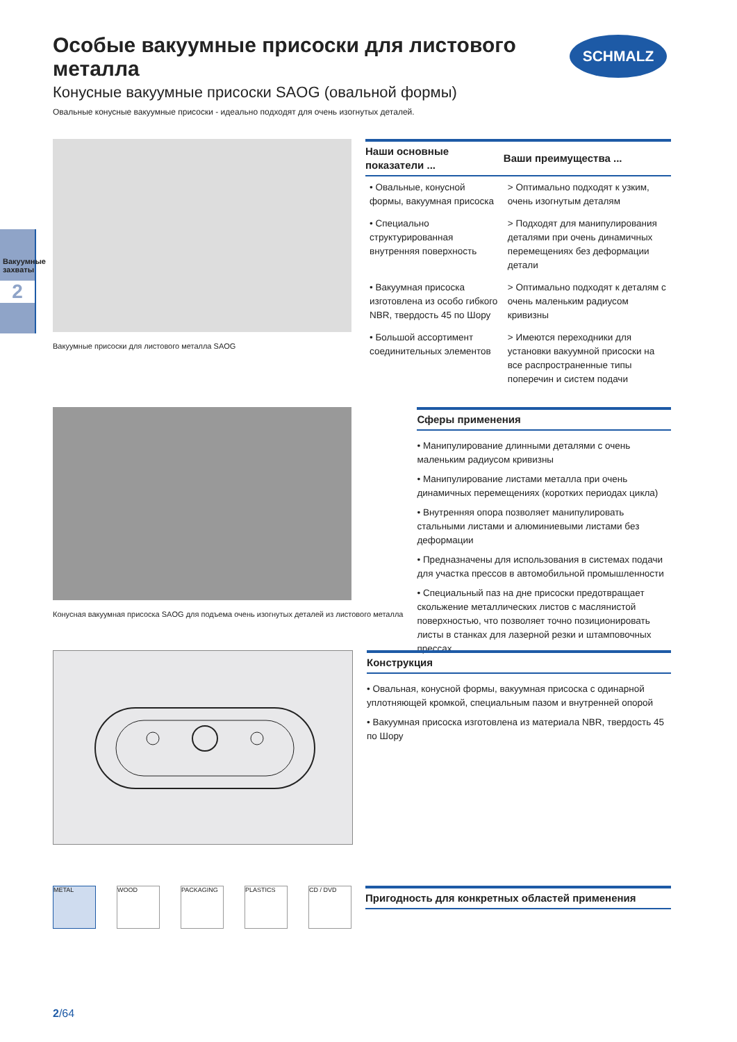Особые вакуумные присоски для листового металла
Конусные вакуумные присоски SAOG (овальной формы)
Овальные конусные вакуумные присоски - идеально подходят для очень изогнутых деталей.
SCHMALZ
Вакуумные захваты
2
Вакуумные присоски для листового металла SAOG
| Наши основные показатели ... | Ваши преимущества ... |
| --- | --- |
| • Овальные, конусной формы, вакуумная присоска | > Оптимально подходят к узким, очень изогнутым деталям |
| • Специально структурированная внутренняя поверхность | > Подходят для манипулирования деталями при очень динамичных перемещениях без деформации детали |
| • Вакуумная присоска изготовлена из особо гибкого NBR, твердость 45 по Шору | > Оптимально подходят к деталям с очень маленьким радиусом кривизны |
| • Большой ассортимент соединительных элементов | > Имеются переходники для установки вакуумной присоски на все распространенные типы поперечин и систем подачи |
Конусная вакуумная присоска SAOG для подъема очень изогнутых деталей из листового металла
Сферы применения
• Манипулирование длинными деталями с очень маленьким радиусом кривизны
• Манипулирование листами металла при очень динамичных перемещениях (коротких периодах цикла)
• Внутренняя опора позволяет манипулировать стальными листами и алюминиевыми листами без деформации
• Предназначены для использования в системах подачи для участка прессов в автомобильной промышленности
• Специальный паз на дне присоски предотвращает скольжение металлических листов с маслянистой поверхностью, что позволяет точно позиционировать листы в станках для лазерной резки и штамповочных прессах
Конструкция
• Овальная, конусной формы, вакуумная присоска с одинарной уплотняющей кромкой, специальным пазом и внутренней опорой
• Вакуумная присоска изготовлена из материала NBR, твердость 45 по Шору
METAL WOOD PACKAGING PLASTICS CD / DVD
Пригодность для конкретных областей применения
2/64